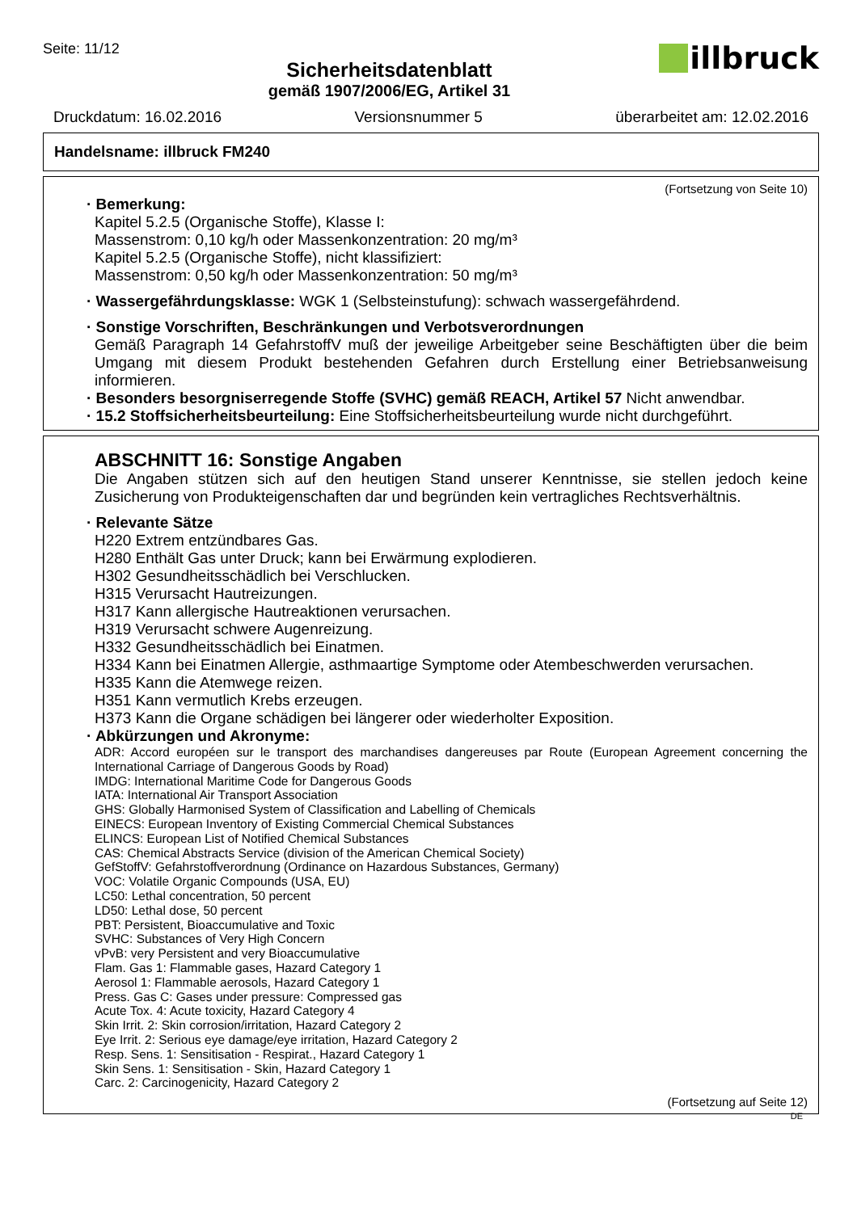Seite: 11/12
Sicherheitsdatenblatt
gemäß 1907/2006/EG, Artikel 31
illbruck
Druckdatum: 16.02.2016 Versionsnummer 5 überarbeitet am: 12.02.2016
Handelsname: illbruck FM240
(Fortsetzung von Seite 10)
· Bemerkung:
Kapitel 5.2.5 (Organische Stoffe), Klasse I:
Massenstrom: 0,10 kg/h oder Massenkonzentration: 20 mg/m³
Kapitel 5.2.5 (Organische Stoffe), nicht klassifiziert:
Massenstrom: 0,50 kg/h oder Massenkonzentration: 50 mg/m³
· Wassergefährdungsklasse: WGK 1 (Selbsteinstufung): schwach wassergefährdend.
· Sonstige Vorschriften, Beschränkungen und Verbotsverordnungen
Gemäß Paragraph 14 GefahrstoffV muß der jeweilige Arbeitgeber seine Beschäftigten über die beim Umgang mit diesem Produkt bestehenden Gefahren durch Erstellung einer Betriebsanweisung informieren.
· Besonders besorgniserregende Stoffe (SVHC) gemäß REACH, Artikel 57 Nicht anwendbar.
· 15.2 Stoffsicherheitsbeurteilung: Eine Stoffsicherheitsbeurteilung wurde nicht durchgeführt.
ABSCHNITT 16: Sonstige Angaben
Die Angaben stützen sich auf den heutigen Stand unserer Kenntnisse, sie stellen jedoch keine Zusicherung von Produkteigenschaften dar und begründen kein vertragliches Rechtsverhältnis.
· Relevante Sätze
H220 Extrem entzündbares Gas.
H280 Enthält Gas unter Druck; kann bei Erwärmung explodieren.
H302 Gesundheitsschädlich bei Verschlucken.
H315 Verursacht Hautreizungen.
H317 Kann allergische Hautreaktionen verursachen.
H319 Verursacht schwere Augenreizung.
H332 Gesundheitsschädlich bei Einatmen.
H334 Kann bei Einatmen Allergie, asthmaartige Symptome oder Atembeschwerden verursachen.
H335 Kann die Atemwege reizen.
H351 Kann vermutlich Krebs erzeugen.
H373 Kann die Organe schädigen bei längerer oder wiederholter Exposition.
· Abkürzungen und Akronyme:
ADR: Accord européen sur le transport des marchandises dangereuses par Route (European Agreement concerning the International Carriage of Dangerous Goods by Road)
IMDG: International Maritime Code for Dangerous Goods
IATA: International Air Transport Association
GHS: Globally Harmonised System of Classification and Labelling of Chemicals
EINECS: European Inventory of Existing Commercial Chemical Substances
ELINCS: European List of Notified Chemical Substances
CAS: Chemical Abstracts Service (division of the American Chemical Society)
GefStoffV: Gefahrstoffverordnung (Ordinance on Hazardous Substances, Germany)
VOC: Volatile Organic Compounds (USA, EU)
LC50: Lethal concentration, 50 percent
LD50: Lethal dose, 50 percent
PBT: Persistent, Bioaccumulative and Toxic
SVHC: Substances of Very High Concern
vPvB: very Persistent and very Bioaccumulative
Flam. Gas 1: Flammable gases, Hazard Category 1
Aerosol 1: Flammable aerosols, Hazard Category 1
Press. Gas C: Gases under pressure: Compressed gas
Acute Tox. 4: Acute toxicity, Hazard Category 4
Skin Irrit. 2: Skin corrosion/irritation, Hazard Category 2
Eye Irrit. 2: Serious eye damage/eye irritation, Hazard Category 2
Resp. Sens. 1: Sensitisation - Respirat., Hazard Category 1
Skin Sens. 1: Sensitisation - Skin, Hazard Category 1
Carc. 2: Carcinogenicity, Hazard Category 2
(Fortsetzung auf Seite 12)
DE